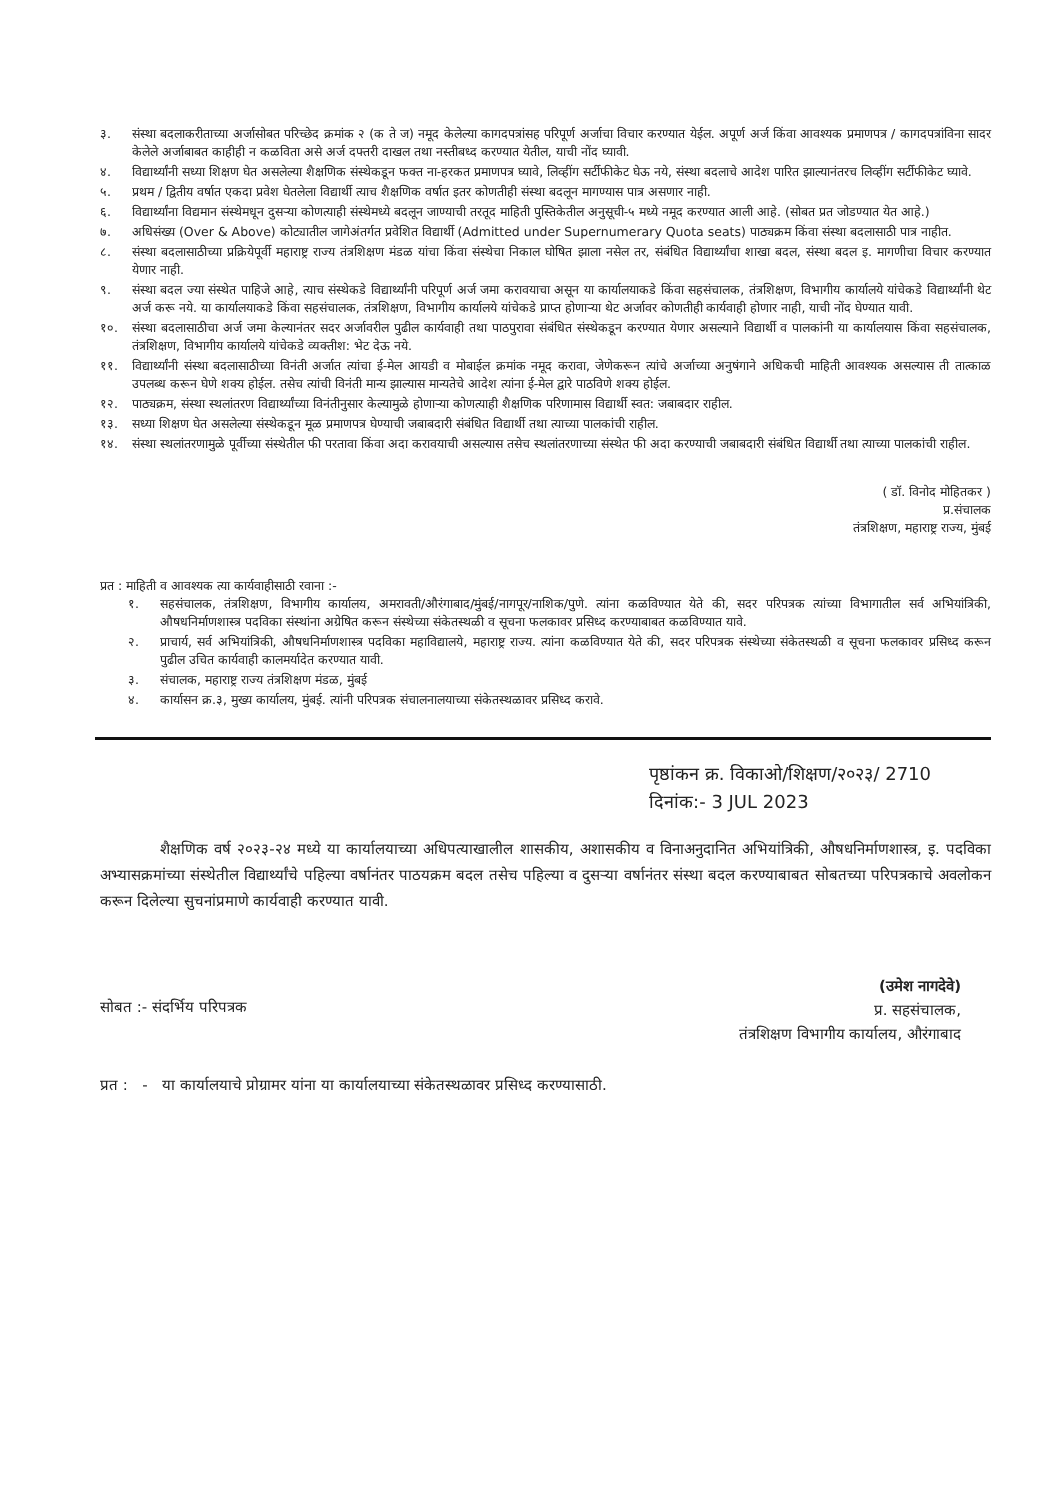३. संस्था बदलाकरीताच्या अर्जासोबत परिच्छेद क्रमांक २ (क ते ज) नमूद केलेल्या कागदपत्रांसह परिपूर्ण अर्जाचा विचार करण्यात येईल. अपूर्ण अर्ज किंवा आवश्यक प्रमाणपत्र / कागदपत्रांविना सादर केलेले अर्जाबाबत काहीही न कळविता असे अर्ज दफ्तरी दाखल तथा नस्तीबध्द करण्यात येतील, याची नोंद घ्यावी.
४. विद्यार्थ्यांनी सध्या शिक्षण घेत असलेल्या शैक्षणिक संस्थेकडून फक्त ना-हरकत प्रमाणपत्र घ्यावे, लिव्हींग सर्टीफीकेट घेऊ नये, संस्था बदलाचे आदेश पारित झाल्यानंतरच लिव्हींग सर्टीफीकेट घ्यावे.
५. प्रथम / द्वितीय वर्षात एकदा प्रवेश घेतलेला विद्यार्थी त्याच शैक्षणिक वर्षात इतर कोणतीही संस्था बदलून मागण्यास पात्र असणार नाही.
६. विद्यार्थ्यांना विद्यमान संस्थेमधून दुसऱ्या कोणत्याही संस्थेमध्ये बदलून जाण्याची तरतूद माहिती पुस्तिकेतील अनुसूची-५ मध्ये नमूद करण्यात आली आहे. (सोबत प्रत जोडण्यात येत आहे.)
७. अधिसंख्य (Over & Above) कोट्यातील जागेअंतर्गत प्रवेशित विद्यार्थी (Admitted under Supernumerary Quota seats) पाठ्यक्रम किंवा संस्था बदलासाठी पात्र नाहीत.
८. संस्था बदलासाठीच्या प्रक्रियेपूर्वी महाराष्ट्र राज्य तंत्रशिक्षण मंडळ यांचा किंवा संस्थेचा निकाल घोषित झाला नसेल तर, संबंधित विद्यार्थ्यांचा शाखा बदल, संस्था बदल इ. मागणीचा विचार करण्यात येणार नाही.
९. संस्था बदल ज्या संस्थेत पाहिजे आहे, त्याच संस्थेकडे विद्यार्थ्यांनी परिपूर्ण अर्ज जमा करावयाचा असून या कार्यालयाकडे किंवा सहसंचालक, तंत्रशिक्षण, विभागीय कार्यालये यांचेकडे विद्यार्थ्यांनी थेट अर्ज करू नये. या कार्यालयाकडे किंवा सहसंचालक, तंत्रशिक्षण, विभागीय कार्यालये यांचेकडे प्राप्त होणाऱ्या थेट अर्जावर कोणतीही कार्यवाही होणार नाही, याची नोंद घेण्यात यावी.
१०. संस्था बदलासाठीचा अर्ज जमा केल्यानंतर सदर अर्जावरील पुढील कार्यवाही तथा पाठपुरावा संबंधित संस्थेकडून करण्यात येणार असल्याने विद्यार्थी व पालकांनी या कार्यालयास किंवा सहसंचालक, तंत्रशिक्षण, विभागीय कार्यालये यांचेकडे व्यक्तीश: भेट देऊ नये.
११. विद्यार्थ्यांनी संस्था बदलासाठीच्या विनंती अर्जात त्यांचा ई-मेल आयडी व मोबाईल क्रमांक नमूद करावा, जेणेकरून त्यांचे अर्जाच्या अनुषंगाने अधिकची माहिती आवश्यक असल्यास ती तात्काळ उपलब्ध करून घेणे शक्य होईल. तसेच त्यांची विनंती मान्य झाल्यास मान्यतेचे आदेश त्यांना ई-मेल द्वारे पाठविणे शक्य होईल.
१२. पाठ्यक्रम, संस्था स्थलांतरण विद्यार्थ्यांच्या विनंतीनुसार केल्यामुळे होणाऱ्या कोणत्याही शैक्षणिक परिणामास विद्यार्थी स्वत: जबाबदार राहील.
१३. सध्या शिक्षण घेत असलेल्या संस्थेकडून मूळ प्रमाणपत्र घेण्याची जबाबदारी संबंधित विद्यार्थी तथा त्याच्या पालकांची राहील.
१४. संस्था स्थलांतरणामुळे पूर्वीच्या संस्थेतील फी परतावा किंवा अदा करावयाची असल्यास तसेच स्थलांतरणाच्या संस्थेत फी अदा करण्याची जबाबदारी संबंधित विद्यार्थी तथा त्याच्या पालकांची राहील.
( डॉ. विनोद मोहितकर )
प्र.संचालक
तंत्रशिक्षण, महाराष्ट्र राज्य, मुंबई
प्रत : माहिती व आवश्यक त्या कार्यवाहीसाठी रवाना :-
१. सहसंचालक, तंत्रशिक्षण, विभागीय कार्यालय, अमरावती/औरंगाबाद/मुंबई/नागपूर/नाशिक/पुणे. त्यांना कळविण्यात येते की, सदर परिपत्रक त्यांच्या विभागातील सर्व अभियांत्रिकी, औषधनिर्माणशास्त्र पदविका संस्थांना अग्रेषित करून संस्थेच्या संकेतस्थळी व सूचना फलकावर प्रसिध्द करण्याबाबत कळविण्यात यावे.
२. प्राचार्य, सर्व अभियांत्रिकी, औषधनिर्माणशास्त्र पदविका महाविद्यालये, महाराष्ट्र राज्य. त्यांना कळविण्यात येते की, सदर परिपत्रक संस्थेच्या संकेतस्थळी व सूचना फलकावर प्रसिध्द करून पुढील उचित कार्यवाही कालमर्यादेत करण्यात यावी.
३. संचालक, महाराष्ट्र राज्य तंत्रशिक्षण मंडळ, मुंबई
४. कार्यासन क्र.३, मुख्य कार्यालय, मुंबई. त्यांनी परिपत्रक संचालनालयाच्या संकेतस्थळावर प्रसिध्द करावे.
पृष्ठांकन क्र. विकाओ/शिक्षण/२०२३/ 2710
दिनांक:- 3 JUL 2023
शैक्षणिक वर्ष २०२३-२४ मध्ये या कार्यालयाच्या अधिपत्याखालील शासकीय, अशासकीय व विनाअनुदानित अभियांत्रिकी, औषधनिर्माणशास्त्र, इ. पदविका अभ्यासक्रमांच्या संस्थेतील विद्यार्थ्यांचे पहिल्या वर्षानंतर पाठयक्रम बदल तसेच पहिल्या व दुसऱ्या वर्षानंतर संस्था बदल करण्याबाबत सोबतच्या परिपत्रकाचे अवलोकन करून दिलेल्या सुचनांप्रमाणे कार्यवाही करण्यात यावी.
(उमेश नागदेवे)
प्र. सहसंचालक,
तंत्रशिक्षण विभागीय कार्यालय, औरंगाबाद
सोबत :- संदर्भिय परिपत्रक
प्रत : - या कार्यालयाचे प्रोग्रामर यांना या कार्यालयाच्या संकेतस्थळावर प्रसिध्द करण्यासाठी.